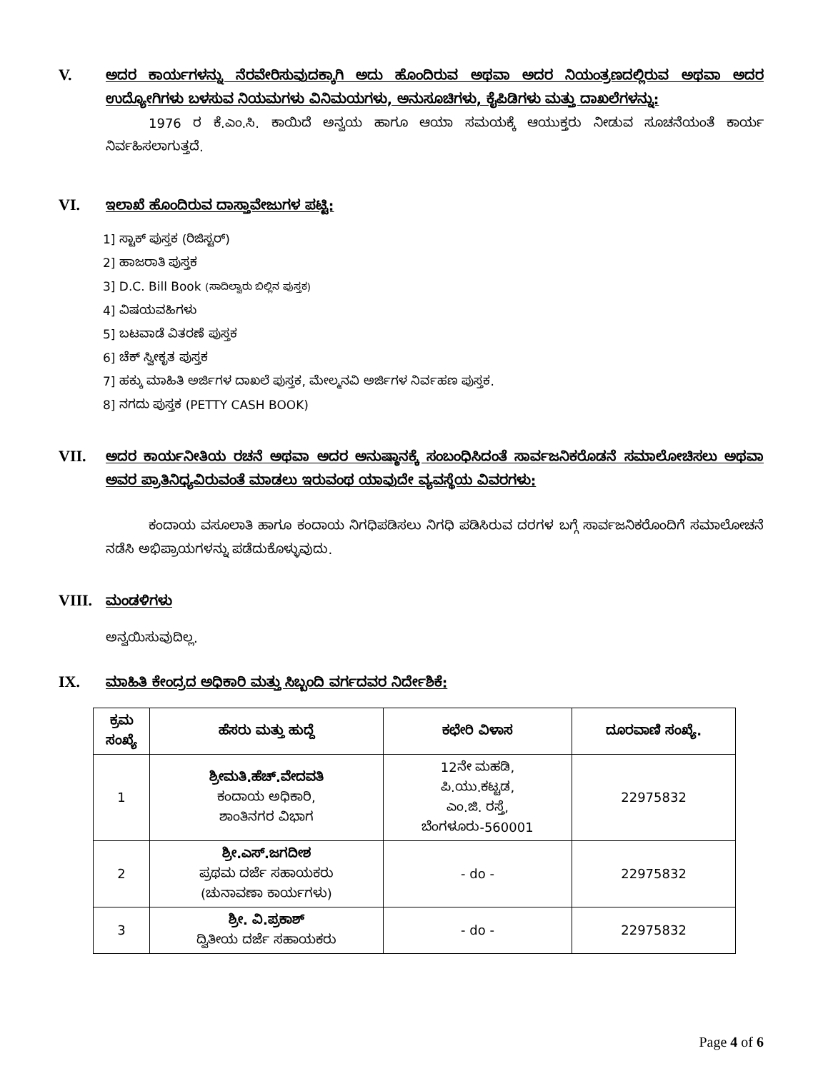V.
ಅದರ ಕಾರ್ಯಗಳನ್ನು ನೆರವೇರಿಸುವುದಕ್ಕಾಗಿ ಅದು ಹೊಂದಿರುವ ಅಥವಾ ಅದರ ನಿಯಂತ್ರಣದಲ್ಲಿರುವ ಅಥವಾ ಅದರ ಉದ್ಯೋಗಿಗಳು ಬಳಸುವ ನಿಯಮಗಳು ವಿನಿಮಯಗಳು, ಅನುಸೂಚಿಗಳು, ಕೈಪಿಡಿಗಳು ಮತ್ತು ದಾಖಲೆಗಳನ್ನು:
1976 ರ ಕೆ.ಎಂ.ಸಿ. ಕಾಯಿದೆ ಅನ್ವಯ ಹಾಗೂ ಆಯಾ ಸಮಯಕ್ಕೆ ಆಯುಕ್ತರು ನೀಡುವ ಸೂಚನೆಯಂತೆ ಕಾರ್ಯ ನಿರ್ವಹಿಸಲಾಗುತ್ತದೆ.
VI.
ಇಲಾಖೆ ಹೊಂದಿರುವ ದಾಸ್ತಾವೇಜುಗಳ ಪಟ್ಟಿ:
1] ಸ್ಟಾಕ್ ಪುಸ್ತಕ (ರಿಜಿಸ್ಟರ್)
2] ಹಾಜರಾತಿ ಪುಸ್ತಕ
3] D.C. Bill Book (ಸಾದಿಲ್ವಾರು ಬಿಲ್ಲಿನ ಪುಸ್ತಕ)
4] ವಿಷಯವಹಿಗಳು
5] ಬಟವಾಡೆ ವಿತರಣೆ ಪುಸ್ತಕ
6] ಚೆಕ್ ಸ್ವೀಕೃತ ಪುಸ್ತಕ
7] ಹಕ್ಕು ಮಾಹಿತಿ ಅರ್ಜಿಗಳ ದಾಖಲೆ ಪುಸ್ತಕ, ಮೇಲ್ಮನವಿ ಅರ್ಜಿಗಳ ನಿರ್ವಹಣ ಪುಸ್ತಕ.
8] ನಗದು ಪುಸ್ತಕ (PETTY CASH BOOK)
VII.
ಅದರ ಕಾರ್ಯನೀತಿಯ ರಚನೆ ಅಥವಾ ಅದರ ಅನುಷ್ಠಾನಕ್ಕೆ ಸಂಬಂಧಿಸಿದಂತೆ ಸಾರ್ವಜನಿಕರೊಡನೆ ಸಮಾಲೋಚಿಸಲು ಅಥವಾ ಅವರ ಪ್ರಾತಿನಿಧ್ಯವಿರುವಂತೆ ಮಾಡಲು ಇರುವಂಥ ಯಾವುದೇ ವ್ಯವಸ್ಥೆಯ ವಿವರಗಳು:
ಕಂದಾಯ ವಸೂಲಾತಿ ಹಾಗೂ ಕಂದಾಯ ನಿಗಧಿಪಡಿಸಲು ನಿಗಧಿ ಪಡಿಸಿರುವ ದರಗಳ ಬಗ್ಗೆ ಸಾರ್ವಜನಿಕರೊಂದಿಗೆ ಸಮಾಲೋಚನೆ ನಡೆಸಿ ಅಭಿಪ್ರಾಯಗಳನ್ನು ಪಡೆದುಕೊಳ್ಳುವುದು.
VIII.
ಮಂಡಳಿಗಳು
ಅನ್ವಯಿಸುವುದಿಲ್ಲ.
IX.
ಮಾಹಿತಿ ಕೇಂದ್ರದ ಅಧಿಕಾರಿ ಮತ್ತು ಸಿಬ್ಬಂದಿ ವರ್ಗದವರ ನಿರ್ದೇಶಿಕೆ:
| ಕ್ರಮ ಸಂಖ್ಯೆ | ಹೆಸರು ಮತ್ತು ಹುದ್ದೆ | ಕಛೇರಿ ವಿಳಾಸ | ದೂರವಾಣಿ ಸಂಖ್ಯೆ. |
| --- | --- | --- | --- |
| 1 | ಶ್ರೀಮತಿ.ಹೆಚ್.ವೇದವತಿ ಕಂದಾಯ ಅಧಿಕಾರಿ, ಶಾಂತಿನಗರ ವಿಭಾಗ | 12ನೇ ಮಹಡಿ, ಪಿ.ಯು.ಕಟ್ಟಡ, ಎಂ.ಜಿ. ರಸ್ತೆ, ಬೆಂಗಳೂರು-560001 | 22975832 |
| 2 | ಶ್ರೀ.ಎಸ್.ಜಗದೀಶ ಪ್ರಥಮ ದರ್ಜೆ ಸಹಾಯಕರು (ಚುನಾವಣಾ ಕಾರ್ಯಗಳು) | - do - | 22975832 |
| 3 | ಶ್ರೀ. ವಿ.ಪ್ರಕಾಶ್ ದ್ವಿತೀಯ ದರ್ಜೆ ಸಹಾಯಕರು | - do - | 22975832 |
Page 4 of 6